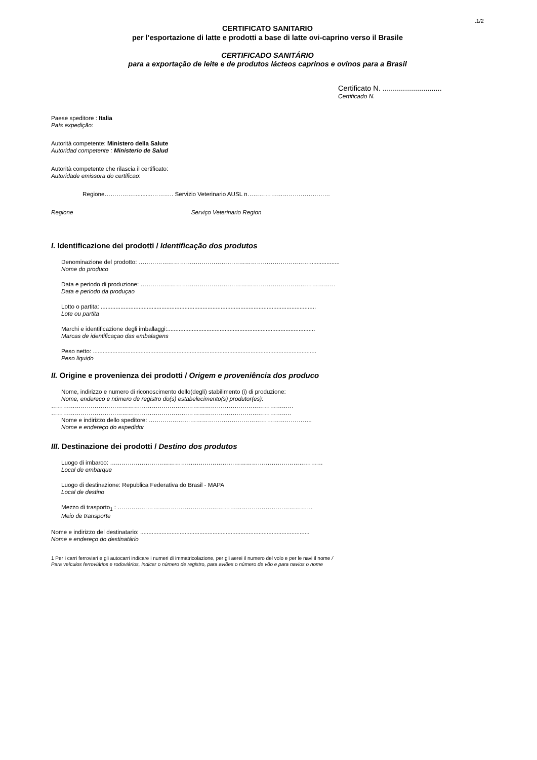.1/2
CERTIFICATO SANITARIO
per l’esportazione di latte e prodotti a base di latte ovi-caprino verso il Brasile
CERTIFICADO SANITÁRIO
para a exportação de leite e de produtos lácteos caprinos e ovinos para a Brasil
Certificato N. .............................
Certificado N.
Paese speditore : Italia
País expedição:
Autorità competente: Ministero della Salute
Autoridad competente : Ministerio de Salud
Autorità competente che rilascia il certificato:
Autoridade emissora do certificao:
Regione……………...........……….. Servizio Veterinario AUSL n……………………………………
Regione Serviço Veterinario Region
I. Identificazione dei prodotti / Identificação dos produtos
Denominazione del prodotto: ……………………………………………………………………………..................
Nome do produco
Data e periodo di produzione: ………………………………………………………………………………………
Data e periodo da produçao
Lotto o partita: ...................................................................................................................................
Lote ou partita
Marchi e identificazione degli imballaggi:..........................................................................................
Marcas de identificaçao das embalagens
Peso netto: ........................................................................................................................................
Peso liquido
II. Origine e provenienza dei prodotti / Origem e proveniência dos produco
Nome, indirizzo e numero di riconoscimento dello(degli) stabilimento (i) di produzione:
Nome, endereco e número de registro do(s) estabelecimento(s) produtor(es):
……………………………………………………………………………………………………………
…………………………………………………………………………………………………………..
Nome e indirizzo dello speditore: ………………………………………………………………………..
Nome e endereço do expedidor
III. Destinazione dei prodotti / Destino dos produtos
Luogo di imbarco: ………………………………………………………………………………………………
Local de embarque
Luogo di destinazione: Republica Federativa do Brasil - MAPA
Local de destino
Mezzo di trasporto<sub>1</sub> : ………………………………………………………………………………………
Meio de transporte
Nome e indirizzo del destinatario: .......................................................................................................
Nome e endereço do destinatário
1 Per i carri ferroviari e gli autocarri indicare i numeri di immatricolazione, per gli aerei il numero del volo e per le navi il nome /
Para veículos ferroviários e rodoviários, indicar o número de registro, para aviões o número de vôo e para navios o nome